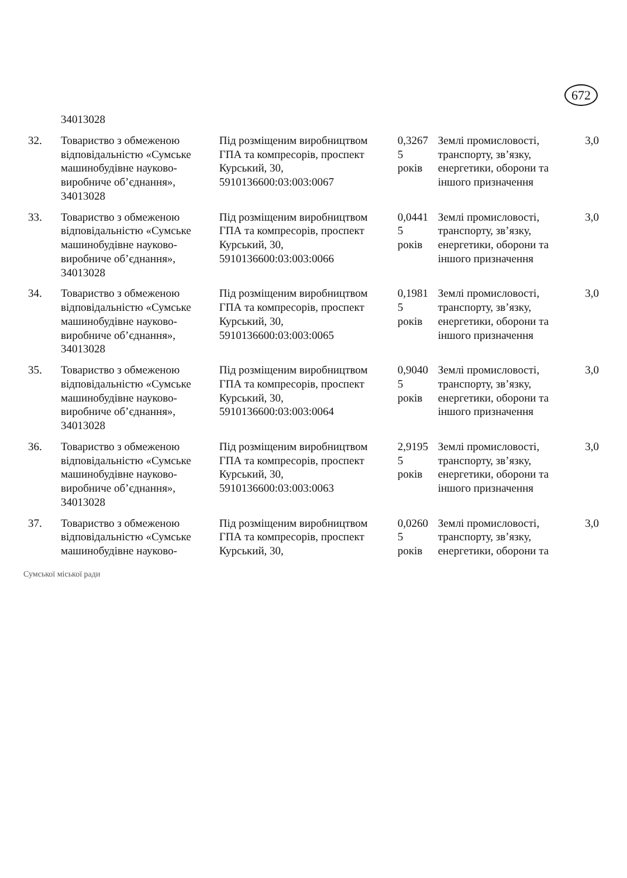672
| | 34013028 | | | | |
| 32. | Товариство з обмеженою відповідальністю «Сумське машинобудівне науково-виробниче об’єднання», 34013028 | Під розміщеним виробництвом ГПА та компресорів, проспект Курський, 30, 5910136600:03:003:0067 | 0,3267 5 років | Землі промисловості, транспорту, зв’язку, енергетики, оборони та іншого призначення | 3,0 |
| 33. | Товариство з обмеженою відповідальністю «Сумське машинобудівне науково-виробниче об’єднання», 34013028 | Під розміщеним виробництвом ГПА та компресорів, проспект Курський, 30, 5910136600:03:003:0066 | 0,0441 5 років | Землі промисловості, транспорту, зв’язку, енергетики, оборони та іншого призначення | 3,0 |
| 34. | Товариство з обмеженою відповідальністю «Сумське машинобудівне науково-виробниче об’єднання», 34013028 | Під розміщеним виробництвом ГПА та компресорів, проспект Курський, 30, 5910136600:03:003:0065 | 0,1981 5 років | Землі промисловості, транспорту, зв’язку, енергетики, оборони та іншого призначення | 3,0 |
| 35. | Товариство з обмеженою відповідальністю «Сумське машинобудівне науково-виробниче об’єднання», 34013028 | Під розміщеним виробництвом ГПА та компресорів, проспект Курський, 30, 5910136600:03:003:0064 | 0,9040 5 років | Землі промисловості, транспорту, зв’язку, енергетики, оборони та іншого призначення | 3,0 |
| 36. | Товариство з обмеженою відповідальністю «Сумське машинобудівне науково-виробниче об’єднання», 34013028 | Під розміщеним виробництвом ГПА та компресорів, проспект Курський, 30, 5910136600:03:003:0063 | 2,9195 5 років | Землі промисловості, транспорту, зв’язку, енергетики, оборони та іншого призначення | 3,0 |
| 37. | Товариство з обмеженою відповідальністю «Сумське машинобудівне науково- | Під розміщеним виробництвом ГПА та компресорів, проспект Курський, 30, | 0,0260 5 років | Землі промисловості, транспорту, зв’язку, енергетики, оборони та | 3,0 |
Сумської міської ради